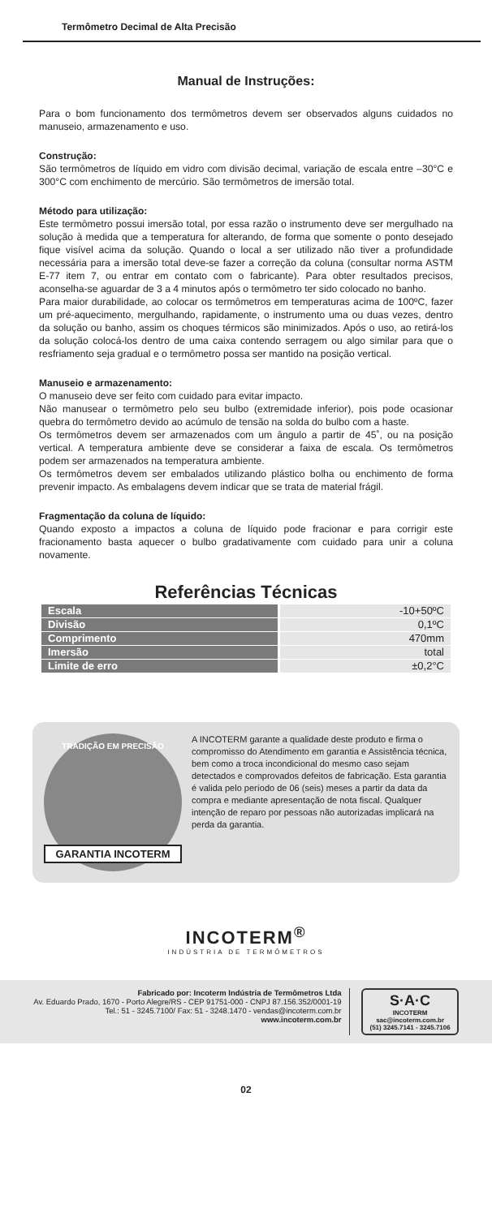Termômetro Decimal de Alta Precisão
Manual de Instruções:
Para o bom funcionamento dos termômetros devem ser observados alguns cuidados no manuseio, armazenamento e uso.
Construção:
São termômetros de líquido em vidro com divisão decimal, variação de escala entre –30°C e 300°C com enchimento de mercúrio. São termômetros de imersão total.
Método para utilização:
Este termômetro possui imersão total, por essa razão o instrumento deve ser mergulhado na solução à medida que a temperatura for alterando, de forma que somente o ponto desejado fique visível acima da solução. Quando o local a ser utilizado não tiver a profundidade necessária para a imersão total deve-se fazer a correção da coluna (consultar norma ASTM E-77 item 7, ou entrar em contato com o fabricante). Para obter resultados precisos, aconselha-se aguardar de 3 a 4 minutos após o termômetro ter sido colocado no banho.
Para maior durabilidade, ao colocar os termômetros em temperaturas acima de 100ºC, fazer um pré-aquecimento, mergulhando, rapidamente, o instrumento uma ou duas vezes, dentro da solução ou banho, assim os choques térmicos são minimizados. Após o uso, ao retirá-los da solução colocá-los dentro de uma caixa contendo serragem ou algo similar para que o resfriamento seja gradual e o termômetro possa ser mantido na posição vertical.
Manuseio e armazenamento:
O manuseio deve ser feito com cuidado para evitar impacto.
Não manusear o termômetro pelo seu bulbo (extremidade inferior), pois pode ocasionar quebra do termômetro devido ao acúmulo de tensão na solda do bulbo com a haste.
Os termômetros devem ser armazenados com um ângulo a partir de 45˚, ou na posição vertical. A temperatura ambiente deve se considerar a faixa de escala. Os termômetros podem ser armazenados na temperatura ambiente.
Os termômetros devem ser embalados utilizando plástico bolha ou enchimento de forma prevenir impacto. As embalagens devem indicar que se trata de material frágil.
Fragmentação da coluna de líquido:
Quando exposto a impactos a coluna de líquido pode fracionar e para corrigir este fracionamento basta aquecer o bulbo gradativamente com cuidado para unir a coluna novamente.
Referências Técnicas
| Escala | -10+50ºC |
| Divisão | 0,1ºC |
| Comprimento | 470mm |
| Imersão | total |
| Limite de erro | ±0,2°C |
TRADIÇÃO EM PRECISÃO
GARANTIA INCOTERM
A INCOTERM garante a qualidade deste produto e firma o compromisso do Atendimento em garantia e Assistência técnica, bem como a troca incondicional do mesmo caso sejam detectados e comprovados defeitos de fabricação. Esta garantia é valida pelo período de 06 (seis) meses a partir da data da compra e mediante apresentação de nota fiscal. Qualquer intenção de reparo por pessoas não autorizadas implicará na perda da garantia.
INCOTERM<sup>®</sup>
INDÚSTRIA DE TERMÔMETROS
Fabricado por: Incoterm Indústria de Termômetros Ltda
Av. Eduardo Prado, 1670 - Porto Alegre/RS - CEP 91751-000 - CNPJ 87.156.352/0001-19
Tel.: 51 - 3245.7100/ Fax: 51 - 3248.1470 - vendas@incoterm.com.br
www.incoterm.com.br
S·A·C
INCOTERM
sac@incoterm.com.br
(51) 3245.7141 - 3245.7106
02